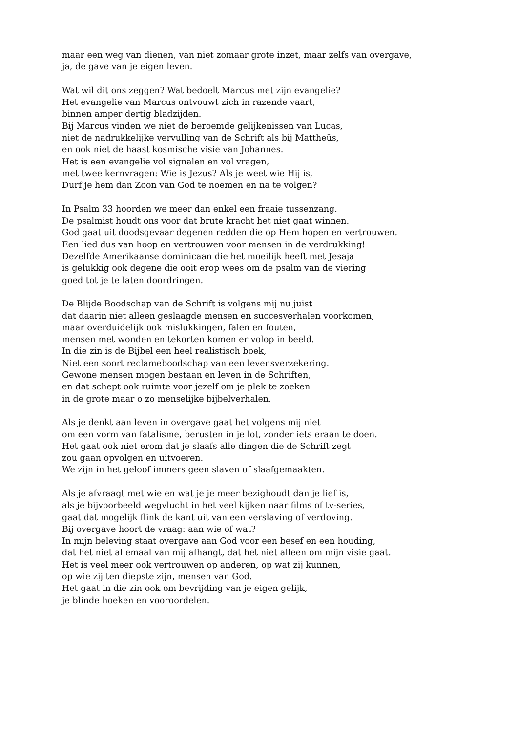maar een weg van dienen, van niet zomaar grote inzet, maar zelfs van overgave,
ja, de gave van je eigen leven.
Wat wil dit ons zeggen? Wat bedoelt Marcus met zijn evangelie?
Het evangelie van Marcus ontvouwt zich in razende vaart,
binnen amper dertig bladzijden.
Bij Marcus vinden we niet de beroemde gelijkenissen van Lucas,
niet de nadrukkelijke vervulling van de Schrift als bij Mattheüs,
en ook niet de haast kosmische visie van Johannes.
Het is een evangelie vol signalen en vol vragen,
met twee kernvragen: Wie is Jezus? Als je weet wie Hij is,
Durf je hem dan Zoon van God te noemen en na te volgen?
In Psalm 33 hoorden we meer dan enkel een fraaie tussenzang.
De psalmist houdt ons voor dat brute kracht het niet gaat winnen.
God gaat uit doodsgevaar degenen redden die op Hem hopen en vertrouwen.
Een lied dus van hoop en vertrouwen voor mensen in de verdrukking!
Dezelfde Amerikaanse dominicaan die het moeilijk heeft met Jesaja
is gelukkig ook degene die ooit erop wees om de psalm van de viering
goed tot je te laten doordringen.
De Blijde Boodschap van de Schrift is volgens mij nu juist
dat daarin niet alleen geslaagde mensen en succesverhalen voorkomen,
maar overduidelijk ook mislukkingen, falen en fouten,
mensen met wonden en tekorten komen er volop in beeld.
In die zin is de Bijbel een heel realistisch boek,
Niet een soort reclameboodschap van een levensverzekering.
Gewone mensen mogen bestaan en leven in de Schriften,
en dat schept ook ruimte voor jezelf om je plek te zoeken
in de grote maar o zo menselijke bijbelverhalen.
Als je denkt aan leven in overgave gaat het volgens mij niet
om een vorm van fatalisme, berusten in je lot, zonder iets eraan te doen.
Het gaat ook niet erom dat je slaafs alle dingen die de Schrift zegt
zou gaan opvolgen en uitvoeren.
We zijn in het geloof immers geen slaven of slaafgemaakten.
Als je afvraagt met wie en wat je je meer bezighoudt dan je lief is,
als je bijvoorbeeld wegvlucht in het veel kijken naar films of tv-series,
gaat dat mogelijk flink de kant uit van een verslaving of verdoving.
Bij overgave hoort de vraag: aan wie of wat?
In mijn beleving staat overgave aan God voor een besef en een houding,
dat het niet allemaal van mij afhangt, dat het niet alleen om mijn visie gaat.
Het is veel meer ook vertrouwen op anderen, op wat zij kunnen,
op wie zij ten diepste zijn, mensen van God.
Het gaat in die zin ook om bevrijding van je eigen gelijk,
je blinde hoeken en vooroordelen.